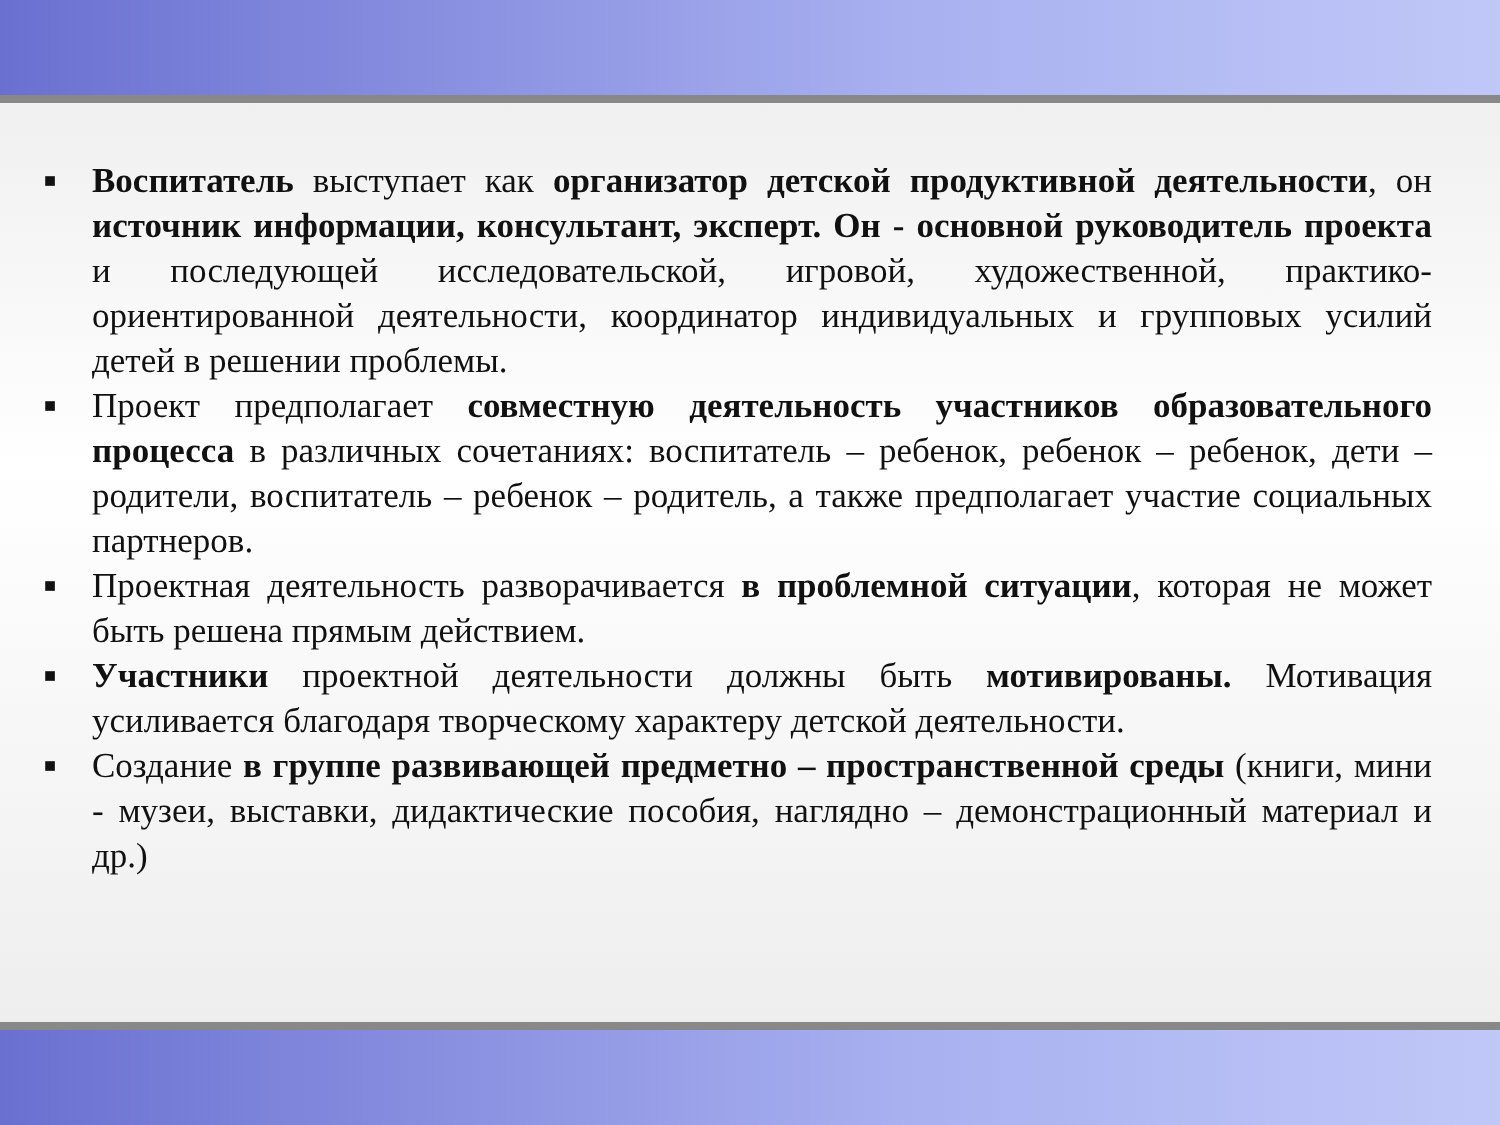■ Воспитатель выступает как организатор детской продуктивной деятельности, он источник информации, консультант, эксперт. Он - основной руководитель проекта и последующей исследовательской, игровой, художественной, практико-ориентированной деятельности, координатор индивидуальных и групповых усилий детей в решении проблемы.
■ Проект предполагает совместную деятельность участников образовательного процесса в различных сочетаниях: воспитатель – ребенок, ребенок – ребенок, дети – родители, воспитатель – ребенок – родитель, а также предполагает участие социальных партнеров.
■ Проектная деятельность разворачивается в проблемной ситуации, которая не может быть решена прямым действием.
■ Участники проектной деятельности должны быть мотивированы. Мотивация усиливается благодаря творческому характеру детской деятельности.
■ Создание в группе развивающей предметно – пространственной среды (книги, мини - музеи, выставки, дидактические пособия, наглядно – демонстрационный материал и др.)